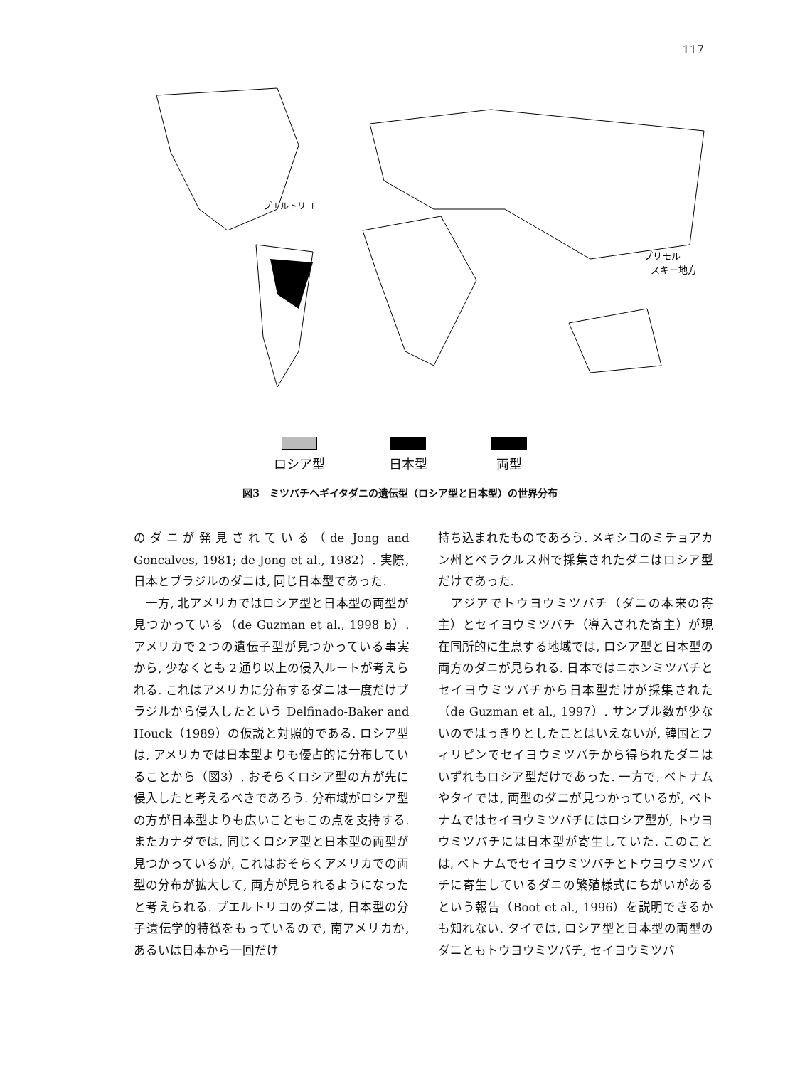117
プエルトリコ
プリモル
スキー地方
ロシア型 日本型 両型
図3　ミツバチヘギイタダニの遺伝型（ロシア型と日本型）の世界分布
のダニが発見されている（de Jong and Goncalves, 1981; de Jong et al., 1982）. 実際, 日本とブラジルのダニは, 同じ日本型であった.
　一方, 北アメリカではロシア型と日本型の両型が見つかっている（de Guzman et al., 1998 b）. アメリカで２つの遺伝子型が見つかっている事実から, 少なくとも２通り以上の侵入ルートが考えられる. これはアメリカに分布するダニは一度だけブラジルから侵入したという Delfinado-Baker and Houck（1989）の仮説と対照的である. ロシア型は, アメリカでは日本型よりも優占的に分布していることから（図3）, おそらくロシア型の方が先に侵入したと考えるべきであろう. 分布域がロシア型の方が日本型よりも広いこともこの点を支持する. またカナダでは, 同じくロシア型と日本型の両型が見つかっているが, これはおそらくアメリカでの両型の分布が拡大して, 両方が見られるようになったと考えられる. プエルトリコのダニは, 日本型の分子遺伝学的特徴をもっているので, 南アメリカか, あるいは日本から一回だけ
持ち込まれたものであろう. メキシコのミチョアカン州とベラクルス州で採集されたダニはロシア型だけであった.
　アジアでトウヨウミツバチ（ダニの本来の寄主）とセイヨウミツバチ（導入された寄主）が現在同所的に生息する地域では, ロシア型と日本型の両方のダニが見られる. 日本ではニホンミツバチとセイヨウミツバチから日本型だけが採集された（de Guzman et al., 1997）. サンプル数が少ないのではっきりとしたことはいえないが, 韓国とフィリピンでセイヨウミツバチから得られたダニはいずれもロシア型だけであった. 一方で, ベトナムやタイでは, 両型のダニが見つかっているが, ベトナムではセイヨウミツバチにはロシア型が, トウヨウミツバチには日本型が寄生していた. このことは, ベトナムでセイヨウミツバチとトウヨウミツバチに寄生しているダニの繁殖様式にちがいがあるという報告（Boot et al., 1996）を説明できるかも知れない. タイでは, ロシア型と日本型の両型のダニともトウヨウミツバチ, セイヨウミツバ